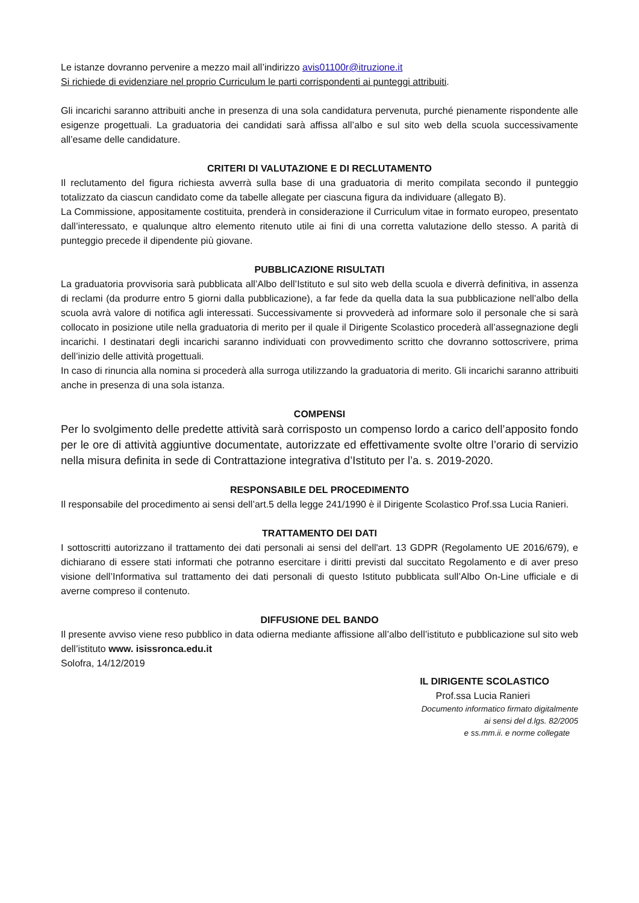Le istanze dovranno pervenire a mezzo mail all’indirizzo avis01100r@itruzione.it
Si richiede di evidenziare nel proprio Curriculum le parti corrispondenti ai punteggi attribuiti.
Gli incarichi saranno attribuiti anche in presenza di una sola candidatura pervenuta, purché pienamente rispondente alle esigenze progettuali. La graduatoria dei candidati sarà affissa all’albo e sul sito web della scuola successivamente all’esame delle candidature.
CRITERI DI VALUTAZIONE E DI RECLUTAMENTO
Il reclutamento del figura richiesta avverrà sulla base di una graduatoria di merito compilata secondo il punteggio totalizzato da ciascun candidato come da tabelle allegate per ciascuna figura da individuare (allegato B).
La Commissione, appositamente costituita, prenderà in considerazione il Curriculum vitae in formato europeo, presentato dall’interessato, e qualunque altro elemento ritenuto utile ai fini di una corretta valutazione dello stesso. A parità di punteggio precede il dipendente più giovane.
PUBBLICAZIONE RISULTATI
La graduatoria provvisoria sarà pubblicata all’Albo dell’Istituto e sul sito web della scuola e diverrà definitiva, in assenza di reclami (da produrre entro 5 giorni dalla pubblicazione), a far fede da quella data la sua pubblicazione nell’albo della scuola avrà valore di notifica agli interessati. Successivamente si provvederà ad informare solo il personale che si sarà collocato in posizione utile nella graduatoria di merito per il quale il Dirigente Scolastico procederà all’assegnazione degli incarichi. I destinatari degli incarichi saranno individuati con provvedimento scritto che dovranno sottoscrivere, prima dell’inizio delle attività progettuali.
In caso di rinuncia alla nomina si procederà alla surroga utilizzando la graduatoria di merito. Gli incarichi saranno attribuiti anche in presenza di una sola istanza.
COMPENSI
Per lo svolgimento delle predette attività sarà corrisposto un compenso lordo a carico dell’apposito fondo per le ore di attività aggiuntive documentate, autorizzate ed effettivamente svolte oltre l’orario di servizio nella misura definita in sede di Contrattazione integrativa d’Istituto per l’a. s. 2019-2020.
RESPONSABILE DEL PROCEDIMENTO
Il responsabile del procedimento ai sensi dell’art.5 della legge 241/1990 è il Dirigente Scolastico Prof.ssa Lucia Ranieri.
TRATTAMENTO DEI DATI
I sottoscritti autorizzano il trattamento dei dati personali ai sensi del dell'art. 13 GDPR (Regolamento UE 2016/679), e dichiarano di essere stati informati che potranno esercitare i diritti previsti dal succitato Regolamento e di aver preso visione dell’Informativa sul trattamento dei dati personali di questo Istituto pubblicata sull’Albo On-Line ufficiale e di averne compreso il contenuto.
DIFFUSIONE DEL BANDO
Il presente avviso viene reso pubblico in data odierna mediante affissione all’albo dell’istituto e pubblicazione sul sito web dell’istituto www. isissronca.edu.it
Solofra, 14/12/2019
IL DIRIGENTE SCOLASTICO
Prof.ssa Lucia Ranieri
Documento informatico firmato digitalmente
ai sensi del d.lgs. 82/2005
e ss.mm.ii. e norme collegate